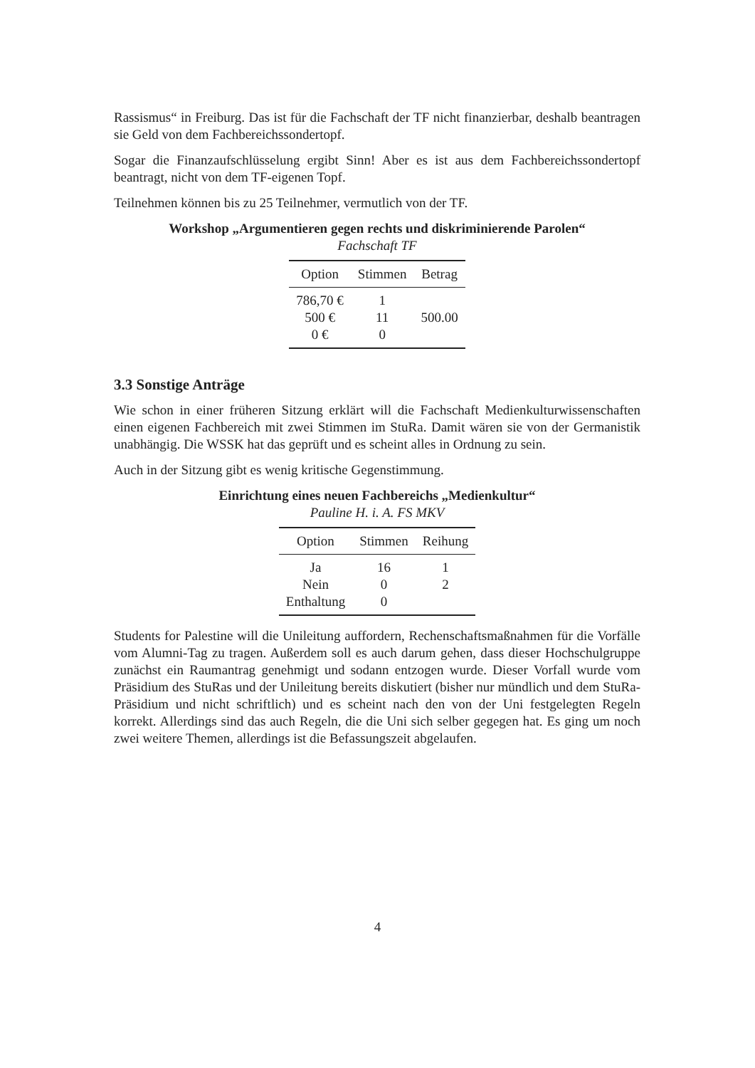Rassismus“ in Freiburg. Das ist für die Fachschaft der TF nicht finanzierbar, deshalb beantragen sie Geld von dem Fachbereichssondertopf.
Sogar die Finanzaufschlüsselung ergibt Sinn! Aber es ist aus dem Fachbereichssondertopf beantragt, nicht von dem TF-eigenen Topf.
Teilnehmen können bis zu 25 Teilnehmer, vermutlich von der TF.
Workshop „Argumentieren gegen rechts und diskriminierende Parolen“
Fachschaft TF
| Option | Stimmen | Betrag |
| --- | --- | --- |
| 786,70 € | 1 | |
| 500 € | 11 | 500.00 |
| 0 € | 0 | |
3.3 Sonstige Anträge
Wie schon in einer früheren Sitzung erklärt will die Fachschaft Medienkulturwissenschaften einen eigenen Fachbereich mit zwei Stimmen im StuRa. Damit wären sie von der Germanistik unabhängig. Die WSSK hat das geprüft und es scheint alles in Ordnung zu sein.
Auch in der Sitzung gibt es wenig kritische Gegenstimmung.
Einrichtung eines neuen Fachbereichs „Medienkultur“
Pauline H. i. A. FS MKV
| Option | Stimmen | Reihung |
| --- | --- | --- |
| Ja | 16 | 1 |
| Nein | 0 | 2 |
| Enthaltung | 0 | |
Students for Palestine will die Unileitung auffordern, Rechenschaftsmaßnahmen für die Vorfälle vom Alumni-Tag zu tragen. Außerdem soll es auch darum gehen, dass dieser Hochschulgruppe zunächst ein Raumantrag genehmigt und sodann entzogen wurde. Dieser Vorfall wurde vom Präsidium des StuRas und der Unileitung bereits diskutiert (bisher nur mündlich und dem StuRa-Präsidium und nicht schriftlich) und es scheint nach den von der Uni festgelegten Regeln korrekt. Allerdings sind das auch Regeln, die die Uni sich selber gegegen hat. Es ging um noch zwei weitere Themen, allerdings ist die Befassungszeit abgelaufen.
4